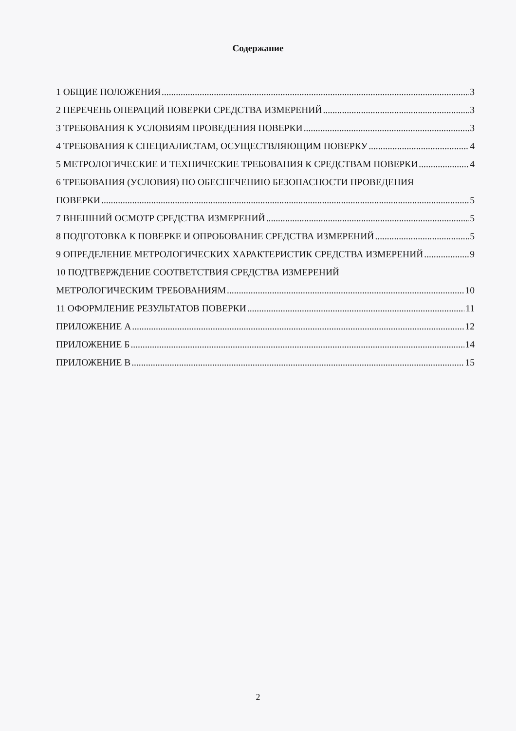Содержание
1 ОБЩИЕ ПОЛОЖЕНИЯ 3
2 ПЕРЕЧЕНЬ ОПЕРАЦИЙ ПОВЕРКИ СРЕДСТВА ИЗМЕРЕНИЙ 3
3 ТРЕБОВАНИЯ К УСЛОВИЯМ ПРОВЕДЕНИЯ ПОВЕРКИ 3
4 ТРЕБОВАНИЯ К СПЕЦИАЛИСТАМ, ОСУЩЕСТВЛЯЮЩИМ ПОВЕРКУ 4
5 МЕТРОЛОГИЧЕСКИЕ И ТЕХНИЧЕСКИЕ ТРЕБОВАНИЯ К СРЕДСТВАМ ПОВЕРКИ 4
6 ТРЕБОВАНИЯ (УСЛОВИЯ) ПО ОБЕСПЕЧЕНИЮ БЕЗОПАСНОСТИ ПРОВЕДЕНИЯ
ПОВЕРКИ 5
7 ВНЕШНИЙ ОСМОТР СРЕДСТВА ИЗМЕРЕНИЙ 5
8 ПОДГОТОВКА К ПОВЕРКЕ И ОПРОБОВАНИЕ СРЕДСТВА ИЗМЕРЕНИЙ 5
9 ОПРЕДЕЛЕНИЕ МЕТРОЛОГИЧЕСКИХ ХАРАКТЕРИСТИК СРЕДСТВА ИЗМЕРЕНИЙ 9
10 ПОДТВЕРЖДЕНИЕ СООТВЕТСТВИЯ СРЕДСТВА ИЗМЕРЕНИЙ
МЕТРОЛОГИЧЕСКИМ ТРЕБОВАНИЯМ 10
11 ОФОРМЛЕНИЕ РЕЗУЛЬТАТОВ ПОВЕРКИ 11
ПРИЛОЖЕНИЕ А 12
ПРИЛОЖЕНИЕ Б 14
ПРИЛОЖЕНИЕ В 15
2